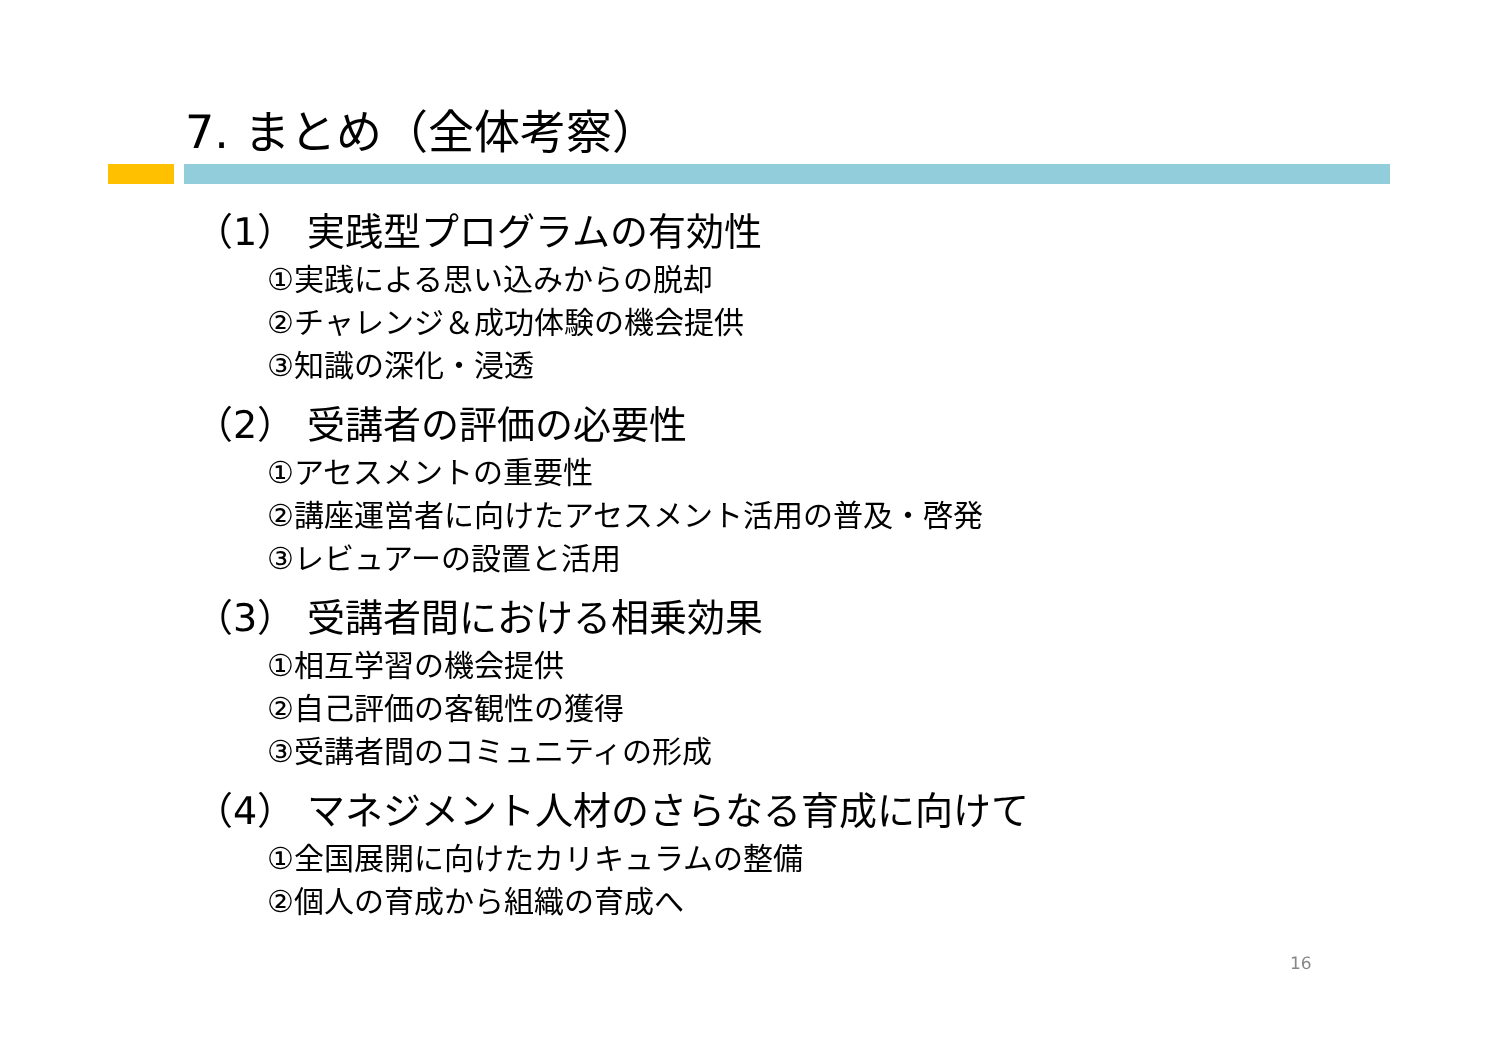7. まとめ（全体考察）
（1） 実践型プログラムの有効性
①実践による思い込みからの脱却
②チャレンジ＆成功体験の機会提供
③知識の深化・浸透
（2） 受講者の評価の必要性
①アセスメントの重要性
②講座運営者に向けたアセスメント活用の普及・啓発
③レビュアーの設置と活用
（3） 受講者間における相乗効果
①相互学習の機会提供
②自己評価の客観性の獲得
③受講者間のコミュニティの形成
（4） マネジメント人材のさらなる育成に向けて
①全国展開に向けたカリキュラムの整備
②個人の育成から組織の育成へ
16